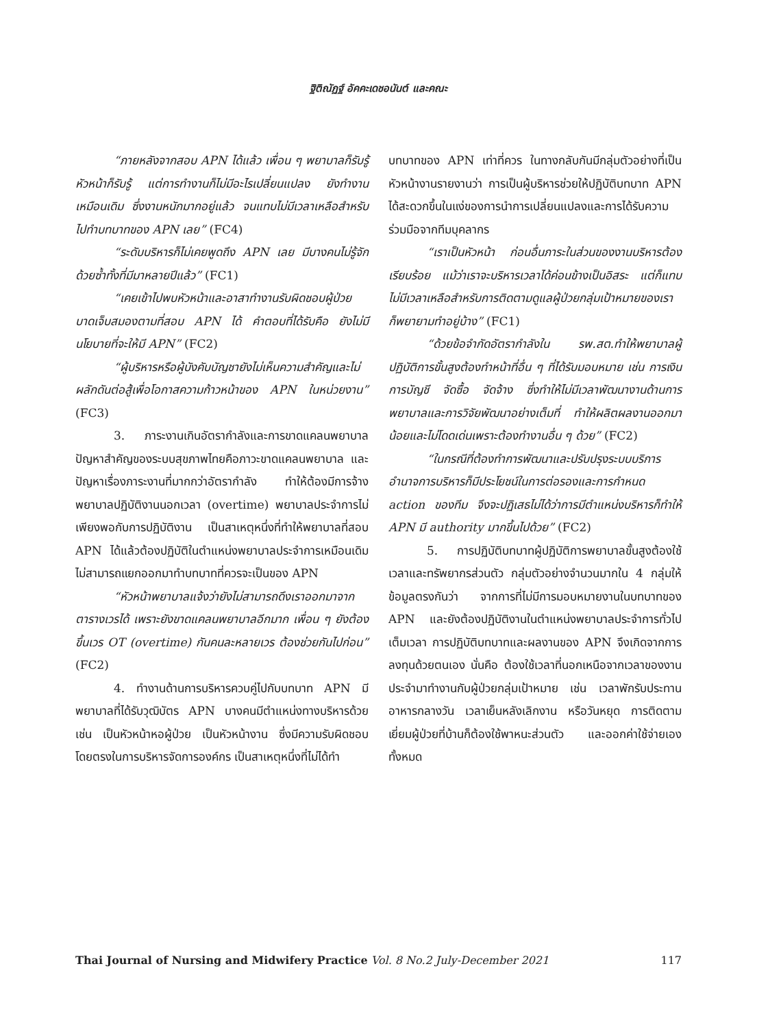ฐิติณัฏฐ์ อัคคะเดชอนันต์ และคณะ
“ภายหลังจากสอบ APN ได้แล้ว เพื่อน ๆ พยาบาลก็รับรู้ หัวหน้าก็รับรู้ แต่การทำงานก็ไม่มีอะไรเปลี่ยนแปลง ยังทำงานเหมือนเดิม ซึ่งงานหนักมากอยู่แล้ว จนแทบไม่มีเวลาเหลือสำหรับไปทำบทบาทของ APN เลย” (FC4)
“ระดับบริหารก็ไม่เคยพูดถึง APN เลย มีบางคนไม่รู้จักด้วยซ้ำทั้งที่มีมาหลายปีแล้ว” (FC1)
“เคยเข้าไปพบหัวหน้าและอาสาทำงานรับผิดชอบผู้ป่วยบาดเจ็บสมองตามที่สอบ APN ได้ คำตอบที่ได้รับคือ ยังไม่มีนโยบายที่จะให้มี APN” (FC2)
“ผู้บริหารหรือผู้บังคับบัญชายังไม่เห็นความสำคัญและไม่ผลักดันต่อสู้เพื่อโอกาสความก้าวหน้าของ APN ในหน่วยงาน” (FC3)
3. ภาระงานเกินอัตรากำลังและการขาดแคลนพยาบาล ปัญหาสำคัญของระบบสุขภาพไทยคือภาวะขาดแคลนพยาบาล และปัญหาเรื่องภาระงานที่มากกว่าอัตรากำลัง ทำให้ต้องมีการจ้างพยาบาลปฏิบัติงานนอกเวลา (overtime) พยาบาลประจำการไม่เพียงพอกับการปฏิบัติงาน เป็นสาเหตุหนึ่งที่ทำให้พยาบาลที่สอบ APN ได้แล้วต้องปฏิบัติในตำแหน่งพยาบาลประจำการเหมือนเดิม ไม่สามารถแยกออกมาทำบทบาทที่ควรจะเป็นของ APN
“หัวหน้าพยาบาลแจ้งว่ายังไม่สามารถดึงเราออกมาจากตารางเวรได้ เพราะยังขาดแคลนพยาบาลอีกมาก เพื่อน ๆ ยังต้องขึ้นเวร OT (overtime) กันคนละหลายเวร ต้องช่วยกันไปก่อน” (FC2)
4. ทำงานด้านการบริหารควบคู่ไปกับบทบาท APN มีพยาบาลที่ได้รับวุฒิบัตร APN บางคนมีตำแหน่งทางบริหารด้วย เช่น เป็นหัวหน้าหอผู้ป่วย เป็นหัวหน้างาน ซึ่งมีความรับผิดชอบโดยตรงในการบริหารจัดการองค์กร เป็นสาเหตุหนึ่งที่ไม่ได้ทำ
บทบาทของ APN เท่าที่ควร ในทางกลับกันมีกลุ่มตัวอย่างที่เป็นหัวหน้างานรายงานว่า การเป็นผู้บริหารช่วยให้ปฏิบัติบทบาท APN ได้สะดวกขึ้นในแง่ของการนำการเปลี่ยนแปลงและการได้รับความร่วมมือจากทีมบุคลากร
“เราเป็นหัวหน้า ก่อนอื่นภาระในส่วนของงานบริหารต้องเรียบร้อย แม้ว่าเราจะบริหารเวลาได้ค่อนข้างเป็นอิสระ แต่ก็แทบไม่มีเวลาเหลือสำหรับการติดตามดูแลผู้ป่วยกลุ่มเป้าหมายของเรา ก็พยายามทำอยู่บ้าง” (FC1)
“ด้วยข้อจำกัดอัตรากำลังใน รพ.สต.ทำให้พยาบาลผู้ปฏิบัติการขั้นสูงต้องทำหน้าที่อื่น ๆ ที่ได้รับมอบหมาย เช่น การเงิน การบัญชี จัดซื้อ จัดจ้าง ซึ่งทำให้ไม่มีเวลาพัฒนางานด้านการพยาบาลและการวิจัยพัฒนาอย่างเต็มที่ ทำให้ผลิตผลงานออกมาน้อยและไม่โดดเด่นเพราะต้องทำงานอื่น ๆ ด้วย” (FC2)
“ในกรณีที่ต้องทำการพัฒนาและปรับปรุงระบบบริการ อำนาจการบริหารก็มีประโยชน์ในการต่อรองและการกำหนด action ของทีม จึงจะปฏิเสธไม่ได้ว่าการมีตำแหน่งบริหารก็ทำให้ APN มี authority มากขึ้นไปด้วย” (FC2)
5. การปฏิบัติบทบาทผู้ปฏิบัติการพยาบาลขั้นสูงต้องใช้เวลาและทรัพยากรส่วนตัว กลุ่มตัวอย่างจำนวนมากใน 4 กลุ่มให้ข้อมูลตรงกันว่า จากการที่ไม่มีการมอบหมายงานในบทบาทของ APN และยังต้องปฏิบัติงานในตำแหน่งพยาบาลประจำการทั่วไปเต็มเวลา การปฏิบัติบทบาทและผลงานของ APN จึงเกิดจากการลงทุนด้วยตนเอง นั่นคือ ต้องใช้เวลาที่นอกเหนือจากเวลาของงานประจำมาทำงานกับผู้ป่วยกลุ่มเป้าหมาย เช่น เวลาพักรับประทานอาหารกลางวัน เวลาเย็นหลังเลิกงาน หรือวันหยุด การติดตามเยี่ยมผู้ป่วยที่บ้านก็ต้องใช้พาหนะส่วนตัว และออกค่าใช้จ่ายเองทั้งหมด
Thai Journal of Nursing and Midwifery Practice Vol. 8 No.2 July-December 2021 117